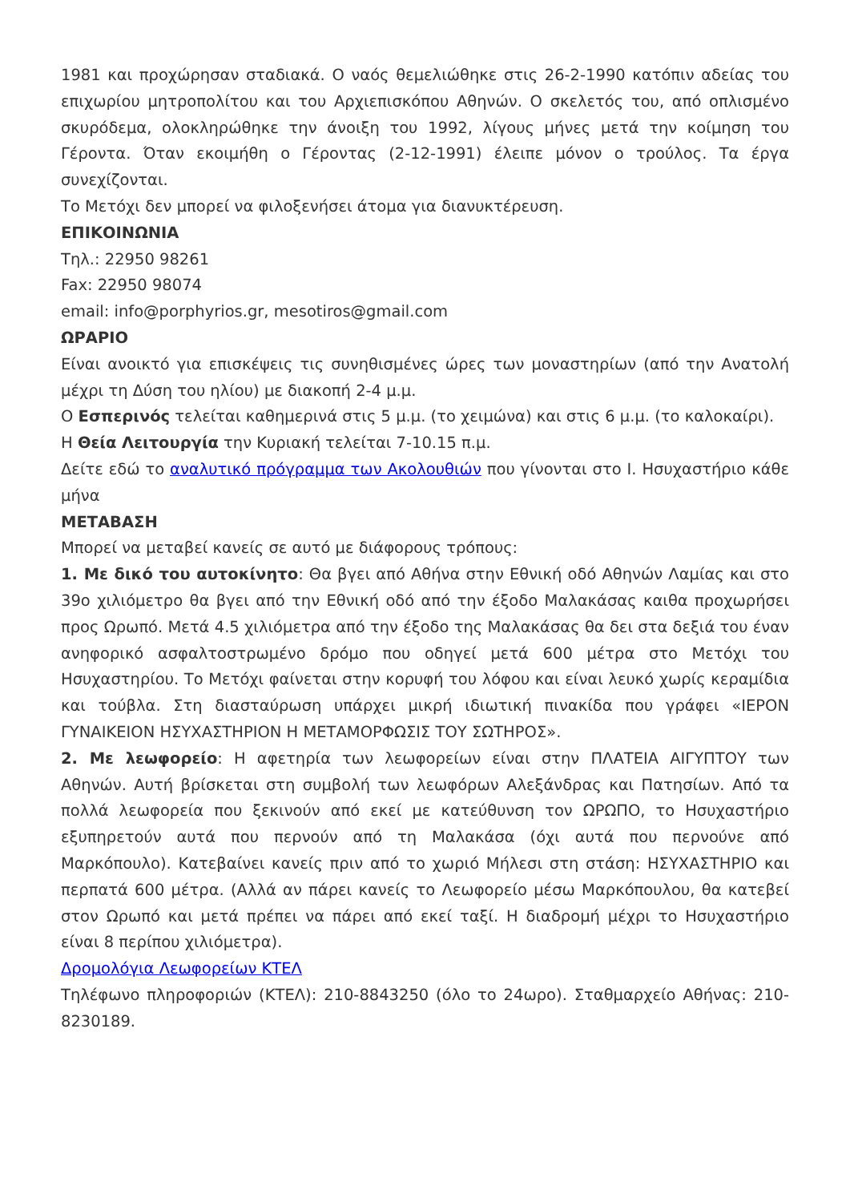1981 και προχώρησαν σταδιακά. Ο ναός θεμελιώθηκε στις 26-2-1990 κατόπιν αδείας του επιχωρίου μητροπολίτου και του Αρχιεπισκόπου Αθηνών. Ο σκελετός του, από οπλισμένο σκυρόδεμα, ολοκληρώθηκε την άνοιξη του 1992, λίγους μήνες μετά την κοίμηση του Γέροντα. Όταν εκοιμήθη ο Γέροντας (2-12-1991) έλειπε μόνον ο τρούλος. Τα έργα συνεχίζονται.
Το Μετόχι δεν μπορεί να φιλοξενήσει άτομα για διανυκτέρευση.
ΕΠΙΚΟΙΝΩΝΙΑ
Τηλ.: 22950 98261
Fax: 22950 98074
email: info@porphyrios.gr, mesotiros@gmail.com
ΩΡΑΡΙΟ
Είναι ανοικτό για επισκέψεις τις συνηθισμένες ώρες των μοναστηρίων (από την Ανατολή μέχρι τη Δύση του ηλίου) με διακοπή 2-4 μ.μ.
Ο Εσπερινός τελείται καθημερινά στις 5 μ.μ. (το χειμώνα) και στις 6 μ.μ. (το καλοκαίρι).
Η Θεία Λειτουργία την Κυριακή τελείται 7-10.15 π.μ.
Δείτε εδώ το αναλυτικό πρόγραμμα των Ακολουθιών που γίνονται στο Ι. Ησυχαστήριο κάθε μήνα
ΜΕΤΑΒΑΣΗ
Μπορεί να μεταβεί κανείς σε αυτό με διάφορους τρόπους:
1. Με δικό του αυτοκίνητο: Θα βγει από Αθήνα στην Εθνική οδό Αθηνών Λαμίας και στο 39ο χιλιόμετρο θα βγει από την Εθνική οδό από την έξοδο Μαλακάσας καιθα προχωρήσει προς Ωρωπό. Μετά 4.5 χιλιόμετρα από την έξοδο της Μαλακάσας θα δει στα δεξιά του έναν ανηφορικό ασφαλτοστρωμένο δρόμο που οδηγεί μετά 600 μέτρα στο Μετόχι του Ησυχαστηρίου. Το Μετόχι φαίνεται στην κορυφή του λόφου και είναι λευκό χωρίς κεραμίδια και τούβλα. Στη διασταύρωση υπάρχει μικρή ιδιωτική πινακίδα που γράφει «ΙΕΡΟΝ ΓΥΝΑΙΚΕΙΟΝ ΗΣΥΧΑΣΤΗΡΙΟΝ Η ΜΕΤΑΜΟΡΦΩΣΙΣ ΤΟΥ ΣΩΤΗΡΟΣ».
2. Με λεωφορείο: Η αφετηρία των λεωφορείων είναι στην ΠΛΑΤΕΙΑ ΑΙΓΥΠΤΟΥ των Αθηνών. Αυτή βρίσκεται στη συμβολή των λεωφόρων Αλεξάνδρας και Πατησίων. Από τα πολλά λεωφορεία που ξεκινούν από εκεί με κατεύθυνση τον ΩΡΩΠΟ, το Ησυχαστήριο εξυπηρετούν αυτά που περνούν από τη Μαλακάσα (όχι αυτά που περνούνε από Μαρκόπουλο). Κατεβαίνει κανείς πριν από το χωριό Μήλεσι στη στάση: ΗΣΥΧΑΣΤΗΡΙΟ και περπατά 600 μέτρα. (Αλλά αν πάρει κανείς το Λεωφορείο μέσω Μαρκόπουλου, θα κατεβεί στον Ωρωπό και μετά πρέπει να πάρει από εκεί ταξί. Η διαδρομή μέχρι το Ησυχαστήριο είναι 8 περίπου χιλιόμετρα).
Δρομολόγια Λεωφορείων ΚΤΕΛ
Τηλέφωνο πληροφοριών (ΚΤΕΛ): 210-8843250 (όλο το 24ωρο). Σταθμαρχείο Αθήνας: 210-8230189.